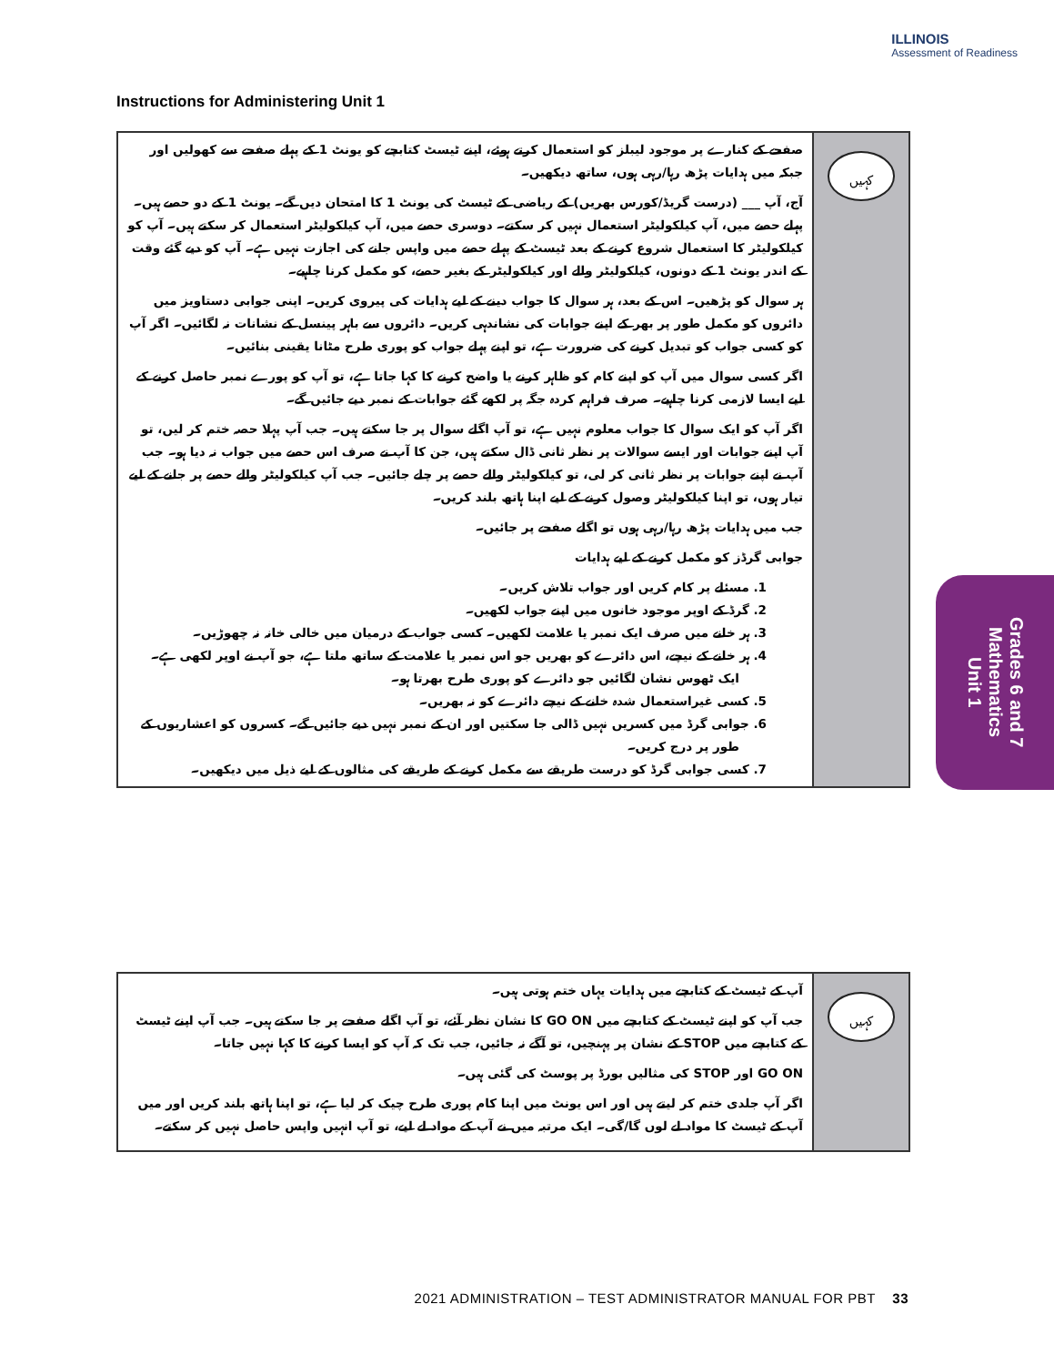ILLINOIS
Assessment of Readiness
Instructions for Administering Unit 1
صفحے کے کنارے پر موجود لیبلز کو استعمال کرتے ہوئے، اپنے ٹیسٹ کتابچے کو یونٹ 1 کے پہلے صفحے سے کھولیں اور جبکہ میں ہدایات پڑھ رہا/رہی ہوں، ساتھ دیکھیں۔
آج، آپ ___ (درست گریڈ/کورس بھریں) کے ریاضی کے ٹیسٹ کی یونٹ 1 کا امتحان دیں گے۔ یونٹ 1 کے دو حصے ہیں۔ پہلے حصے میں، آپ کیلکولیٹر استعمال نہیں کر سکتے۔ دوسری حصے میں، آپ کیلکولیٹر استعمال کر سکتے ہیں۔ آپ کو کیلکولیٹر کا استعمال شروع کرنے کے بعد ٹیسٹ کے پہلے حصے میں واپس جانے کی اجازت نہیں ہے۔ آپ کو دیے گئے وقت کے اندر یونٹ 1 کے دونوں، کیلکولیٹر والے اور کیلکولیٹر کے بغیر حصے، کو مکمل کرنا چاہیے۔
ہر سوال کو پڑھیں۔ اس کے بعد، ہر سوال کا جواب دینے کے لیے ہدایات کی پیروی کریں۔ اپنی جوابی دستاویز میں دائروں کو مکمل طور پر بھر کے اپنے جوابات کی نشاندہی کریں۔ دائروں سے باہر پینسل کے نشانات نہ لگائیں۔ اگر آپ کو کسی جواب کو تبدیل کرنے کی ضرورت ہے، تو اپنے پہلے جواب کو پوری طرح مٹانا یقینی بنائیں۔
اگر کسی سوال میں آپ کو اپنے کام کو ظاہر کرنے یا واضح کرنے کا کہا جاتا ہے، تو آپ کو پورے نمبر حاصل کرنے کے لیے ایسا لازمی کرنا چاہیے۔ صرف فراہم کردہ جگہ پر لکھے گئے جوابات کے نمبر دیے جائیں گے۔
اگر آپ کو ایک سوال کا جواب معلوم نہیں ہے، تو آپ اگلے سوال پر جا سکتے ہیں۔ جب آپ پہلا حصہ ختم کر لیں، تو آپ اپنے جوابات اور ایسے سوالات پر نظر ثانی ڈال سکتے ہیں، جن کا آپ نے صرف اس حصے میں جواب نہ دیا ہو۔ جب آپ نے اپنے جوابات پر نظر ثانی کر لی، تو کیلکولیٹر والے حصے پر چلے جائیں۔ جب آپ کیلکولیٹر والے حصے پر جانے کے لیے تیار ہوں، تو اپنا کیلکولیٹر وصول کرنے کے لیے اپنا ہاتھ بلند کریں۔
جب میں ہدایات پڑھ رہا/رہی ہوں تو اگلے صفحے پر جائیں۔
جوابی گرڈز کو مکمل کرنے کے لیے ہدایات
1. مسئلے پر کام کریں اور جواب تلاش کریں۔
2. گرڈ کے اوپر موجود خانوں میں اپنے جواب لکھیں۔
3. ہر خانے میں صرف ایک نمبر یا علامت لکھیں۔ کسی جواب کے درمیان میں خالی خانہ نہ چھوڑیں۔
4. ہر خانے کے نیچے، اس دائرے کو بھریں جو اس نمبر یا علامت کے ساتھ ملتا ہے، جو آپ نے اوپر لکھی ہے۔ ایک ٹھوس نشان لگائیں جو دائرے کو پوری طرح بھرتا ہو۔
5. کسی غیراستعمال شدہ خانے کے نیچے دائرے کو نہ بھریں۔
6. جوابی گرڈ میں کسریں نہیں ڈالی جا سکتیں اور ان کے نمبر نہیں دیے جائیں گے۔ کسروں کو اعشاریوں کے طور پر درج کریں۔
7. کسی جوابی گرڈ کو درست طریقے سے مکمل کرنے کے طریقے کی مثالوں کے لیے ذیل میں دیکھیں۔
کہیں
آپ کے ٹیسٹ کے کتابچے میں ہدایات یہاں ختم ہوتی ہیں۔
جب آپ کو اپنے ٹیسٹ کے کتابچے میں GO ON کا نشان نظر آئے، تو آپ اگلے صفحے پر جا سکتے ہیں۔ جب آپ اپنے ٹیسٹ کے کتابچے میں STOP کے نشان پر پہنچیں، تو آگے نہ جائیں، جب تک کہ آپ کو ایسا کرنے کا کہا نہیں جاتا۔
GO ON اور STOP کی مثالیں بورڈ پر پوسٹ کی گئی ہیں۔
اگر آپ جلدی ختم کر لیتے ہیں اور اس یونٹ میں اپنا کام پوری طرح چیک کر لیا ہے، تو اپنا ہاتھ بلند کریں اور میں آپ کے ٹیسٹ کا مواد لے لوں گا/گی۔ ایک مرتبہ میں نے آپ کے مواد لے لیے، تو آپ انہیں واپس حاصل نہیں کر سکتے۔
کہیں
Grades 6 and 7
Mathematics
Unit 1
2021 ADMINISTRATION – TEST ADMINISTRATOR MANUAL FOR PBT 33